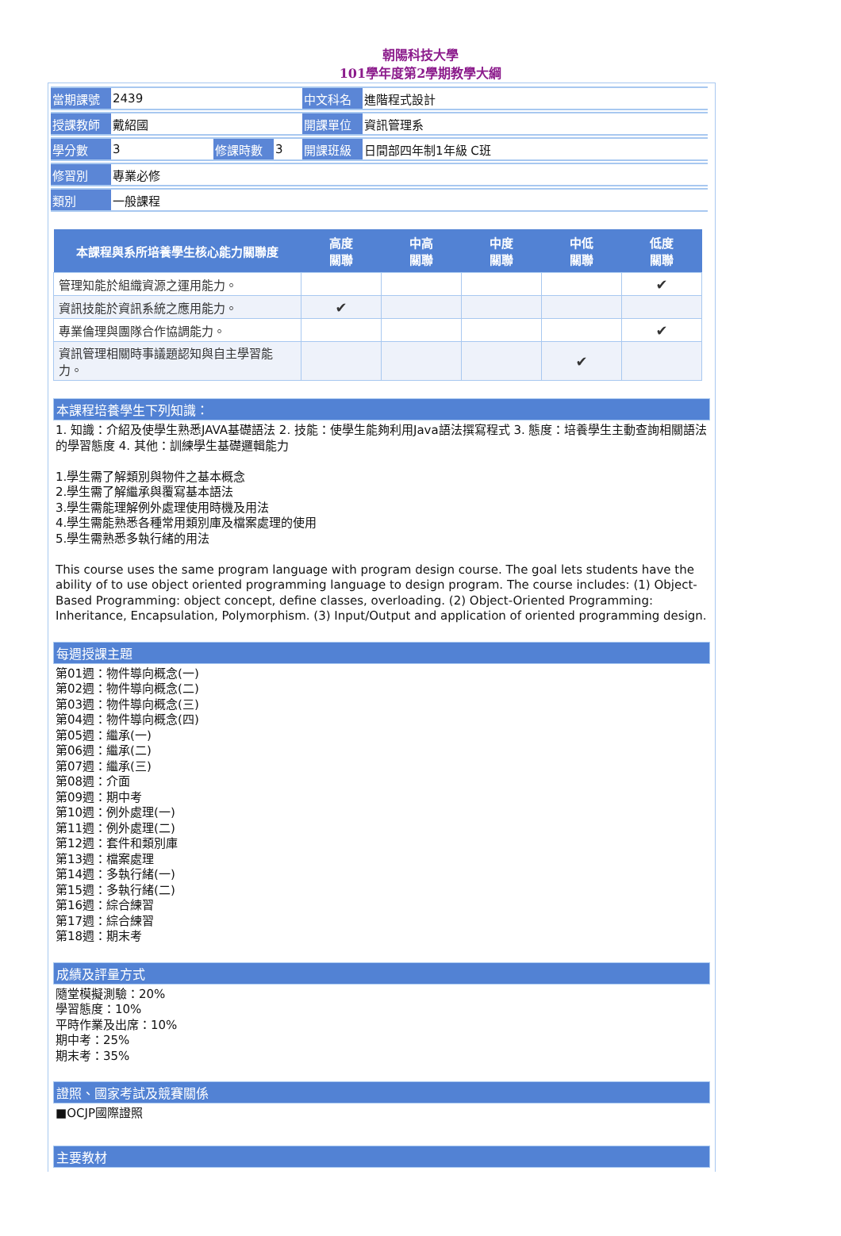朝陽科技大學
101學年度第2學期教學大綱
| 當期課號 | 2439 | | | 中文科名 | 進階程式設計 |
| 授課教師 | 戴紹國 | | | 開課單位 | 資訊管理系 |
| 學分數 | 3 | 修課時數 | 3 | 開課班級 | 日間部四年制1年級 C班 |
| 修習別 | 專業必修 | | | | |
| 類別 | 一般課程 | | | | |
| 本課程與系所培養學生核心能力關聯度 | 高度 關聯 | 中高 關聯 | 中度 關聯 | 中低 關聯 | 低度 關聯 |
| --- | --- | --- | --- | --- | --- |
| 管理知能於組織資源之運用能力。 | | | | | ✔ |
| 資訊技能於資訊系統之應用能力。 | ✔ | | | | |
| 專業倫理與團隊合作協調能力。 | | | | | ✔ |
| 資訊管理相關時事議題認知與自主學習能力。 | | | | ✔ | |
本課程培養學生下列知識：
1. 知識：介紹及使學生熟悉JAVA基礎語法 2. 技能：使學生能夠利用Java語法撰寫程式 3. 態度：培養學生主動查詢相關語法的學習態度 4. 其他：訓練學生基礎邏輯能力
1.學生需了解類別與物件之基本概念
2.學生需了解繼承與覆寫基本語法
3.學生需能理解例外處理使用時機及用法
4.學生需能熟悉各種常用類別庫及檔案處理的使用
5.學生需熟悉多執行緒的用法
This course uses the same program language with program design course. The goal lets students have the ability of to use object oriented programming language to design program. The course includes: (1) Object-Based Programming: object concept, define classes, overloading. (2) Object-Oriented Programming: Inheritance, Encapsulation, Polymorphism. (3) Input/Output and application of oriented programming design.
每週授課主題
第01週：物件導向概念(一)
第02週：物件導向概念(二)
第03週：物件導向概念(三)
第04週：物件導向概念(四)
第05週：繼承(一)
第06週：繼承(二)
第07週：繼承(三)
第08週：介面
第09週：期中考
第10週：例外處理(一)
第11週：例外處理(二)
第12週：套件和類別庫
第13週：檔案處理
第14週：多執行緒(一)
第15週：多執行緒(二)
第16週：綜合練習
第17週：綜合練習
第18週：期末考
成績及評量方式
隨堂模擬測驗：20%
學習態度：10%
平時作業及出席：10%
期中考：25%
期末考：35%
證照、國家考試及競賽關係
■OCJP國際證照
主要教材